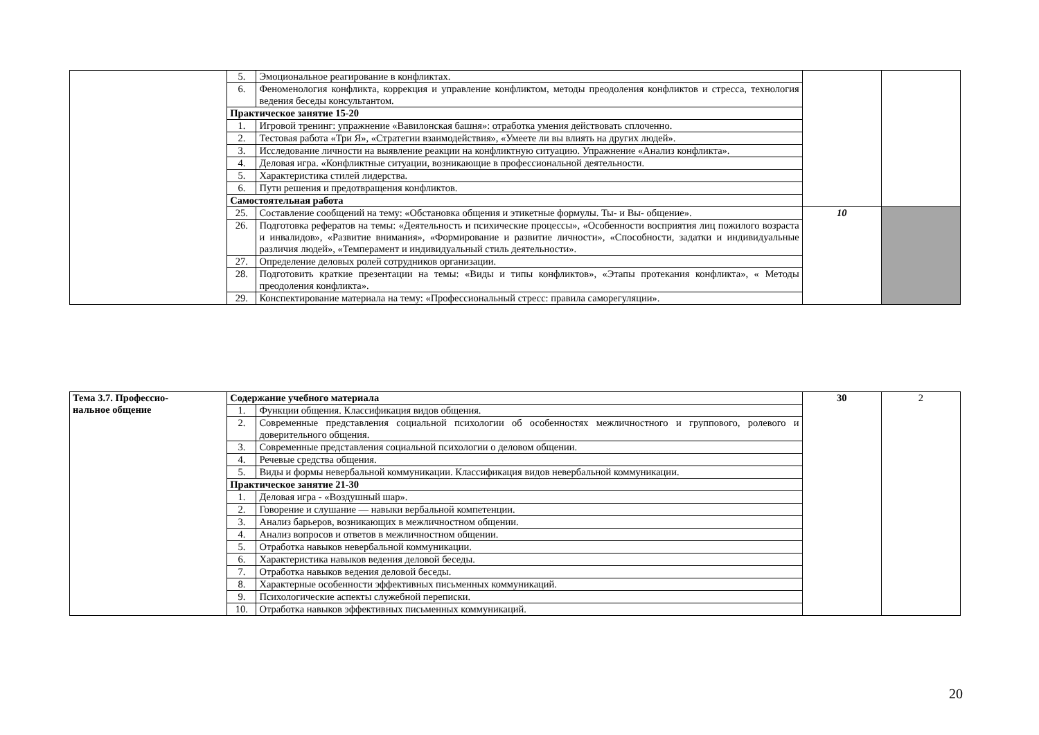| | 5. | Эмоциональное реагирование в конфликтах. | | |
| | 6. | Феноменология конфликта, коррекция и управление конфликтом, методы преодоления конфликтов и стресса, технология ведения беседы консультантом. | | |
| | Практическое занятие 15-20 | | | |
| | 1. | Игровой тренинг: упражнение «Вавилонская башня»: отработка умения действовать сплоченно. | | |
| | 2. | Тестовая работа «Три Я», «Стратегии взаимодействия», «Умеете ли вы влиять на других людей». | | |
| | 3. | Исследование личности на выявление реакции на конфликтную ситуацию. Упражнение «Анализ конфликта». | | |
| | 4. | Деловая игра. «Конфликтные ситуации, возникающие в профессиональной деятельности. | | |
| | 5. | Характеристика стилей лидерства. | | |
| | 6. | Пути решения и предотвращения конфликтов. | | |
| | Самостоятельная работа | | | |
| | 25. | Составление сообщений на тему: «Обстановка общения и этикетные формулы. Ты- и Вы- общение». | 10 | |
| | 26. | Подготовка рефератов на темы: «Деятельность и психические процессы», «Особенности восприятия лиц пожилого возраста и инвалидов», «Развитие внимания», «Формирование и развитие личности», «Способности, задатки и индивидуальные различия людей», «Темперамент и индивидуальный стиль деятельности». | | |
| | 27. | Определение деловых ролей сотрудников организации. | | |
| | 28. | Подготовить краткие презентации на темы: «Виды и типы конфликтов», «Этапы протекания конфликта», « Методы преодоления конфликта». | | |
| | 29. | Конспектирование материала на тему: «Профессиональный стресс: правила саморегуляции». | | |
| Тема 3.7. Профессио- нальное общение | Содержание учебного материала | | 30 | 2 |
| | 1. | Функции общения. Классификация видов общения. | | |
| | 2. | Современные представления социальной психологии об особенностях межличностного и группового, ролевого и доверительного общения. | | |
| | 3. | Современные представления социальной психологии о деловом общении. | | |
| | 4. | Речевые средства общения. | | |
| | 5. | Виды и формы невербальной коммуникации. Классификация видов невербальной коммуникации. | | |
| | Практическое занятие 21-30 | | | |
| | 1. | Деловая игра - «Воздушный шар». | | |
| | 2. | Говорение и слушание — навыки вербальной компетенции. | | |
| | 3. | Анализ барьеров, возникающих в межличностном общении. | | |
| | 4. | Анализ вопросов и ответов в межличностном общении. | | |
| | 5. | Отработка навыков невербальной коммуникации. | | |
| | 6. | Характеристика навыков ведения деловой беседы. | | |
| | 7. | Отработка навыков ведения деловой беседы. | | |
| | 8. | Характерные особенности эффективных письменных коммуникаций. | | |
| | 9. | Психологические аспекты служебной переписки. | | |
| | 10. | Отработка навыков эффективных письменных коммуникаций. | | |
20